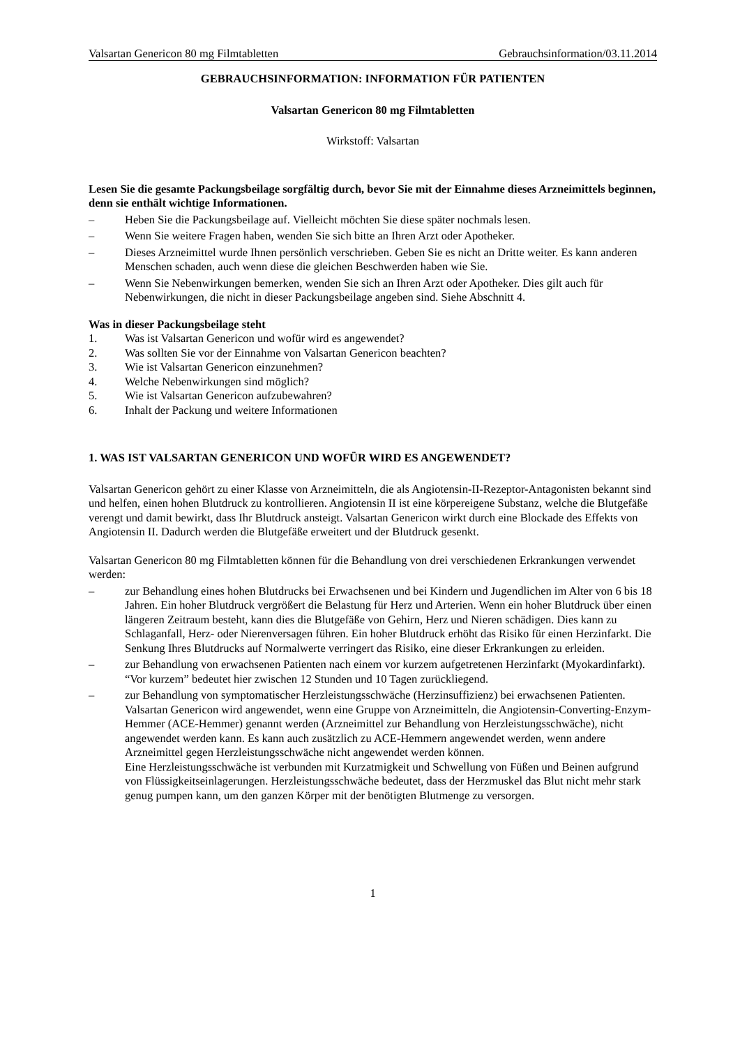Valsartan Genericon 80 mg Filmtabletten Gebrauchsinformation/03.11.2014
GEBRAUCHSINFORMATION: INFORMATION FÜR PATIENTEN
Valsartan Genericon 80 mg Filmtabletten
Wirkstoff: Valsartan
Lesen Sie die gesamte Packungsbeilage sorgfältig durch, bevor Sie mit der Einnahme dieses Arzneimittels beginnen, denn sie enthält wichtige Informationen.
– Heben Sie die Packungsbeilage auf. Vielleicht möchten Sie diese später nochmals lesen.
– Wenn Sie weitere Fragen haben, wenden Sie sich bitte an Ihren Arzt oder Apotheker.
– Dieses Arzneimittel wurde Ihnen persönlich verschrieben. Geben Sie es nicht an Dritte weiter. Es kann anderen Menschen schaden, auch wenn diese die gleichen Beschwerden haben wie Sie.
– Wenn Sie Nebenwirkungen bemerken, wenden Sie sich an Ihren Arzt oder Apotheker. Dies gilt auch für Nebenwirkungen, die nicht in dieser Packungsbeilage angeben sind. Siehe Abschnitt 4.
Was in dieser Packungsbeilage steht
1. Was ist Valsartan Genericon und wofür wird es angewendet?
2. Was sollten Sie vor der Einnahme von Valsartan Genericon beachten?
3. Wie ist Valsartan Genericon einzunehmen?
4. Welche Nebenwirkungen sind möglich?
5. Wie ist Valsartan Genericon aufzubewahren?
6. Inhalt der Packung und weitere Informationen
1. WAS IST VALSARTAN GENERICON UND WOFÜR WIRD ES ANGEWENDET?
Valsartan Genericon gehört zu einer Klasse von Arzneimitteln, die als Angiotensin-II-Rezeptor-Antagonisten bekannt sind und helfen, einen hohen Blutdruck zu kontrollieren. Angiotensin II ist eine körpereigene Substanz, welche die Blutgefäße verengt und damit bewirkt, dass Ihr Blutdruck ansteigt. Valsartan Genericon wirkt durch eine Blockade des Effekts von Angiotensin II. Dadurch werden die Blutgefäße erweitert und der Blutdruck gesenkt.
Valsartan Genericon 80 mg Filmtabletten können für die Behandlung von drei verschiedenen Erkrankungen verwendet werden:
– zur Behandlung eines hohen Blutdrucks bei Erwachsenen und bei Kindern und Jugendlichen im Alter von 6 bis 18 Jahren. Ein hoher Blutdruck vergrößert die Belastung für Herz und Arterien. Wenn ein hoher Blutdruck über einen längeren Zeitraum besteht, kann dies die Blutgefäße von Gehirn, Herz und Nieren schädigen. Dies kann zu Schlaganfall, Herz- oder Nierenversagen führen. Ein hoher Blutdruck erhöht das Risiko für einen Herzinfarkt. Die Senkung Ihres Blutdrucks auf Normalwerte verringert das Risiko, eine dieser Erkrankungen zu erleiden.
– zur Behandlung von erwachsenen Patienten nach einem vor kurzem aufgetretenen Herzinfarkt (Myokardinfarkt). “Vor kurzem” bedeutet hier zwischen 12 Stunden und 10 Tagen zurückliegend.
– zur Behandlung von symptomatischer Herzleistungsschwäche (Herzinsuffizienz) bei erwachsenen Patienten. Valsartan Genericon wird angewendet, wenn eine Gruppe von Arzneimitteln, die Angiotensin-Converting-Enzym-Hemmer (ACE-Hemmer) genannt werden (Arzneimittel zur Behandlung von Herzleistungsschwäche), nicht angewendet werden kann. Es kann auch zusätzlich zu ACE-Hemmern angewendet werden, wenn andere Arzneimittel gegen Herzleistungsschwäche nicht angewendet werden können.
Eine Herzleistungsschwäche ist verbunden mit Kurzatmigkeit und Schwellung von Füßen und Beinen aufgrund von Flüssigkeitseinlagerungen. Herzleistungsschwäche bedeutet, dass der Herzmuskel das Blut nicht mehr stark genug pumpen kann, um den ganzen Körper mit der benötigten Blutmenge zu versorgen.
1